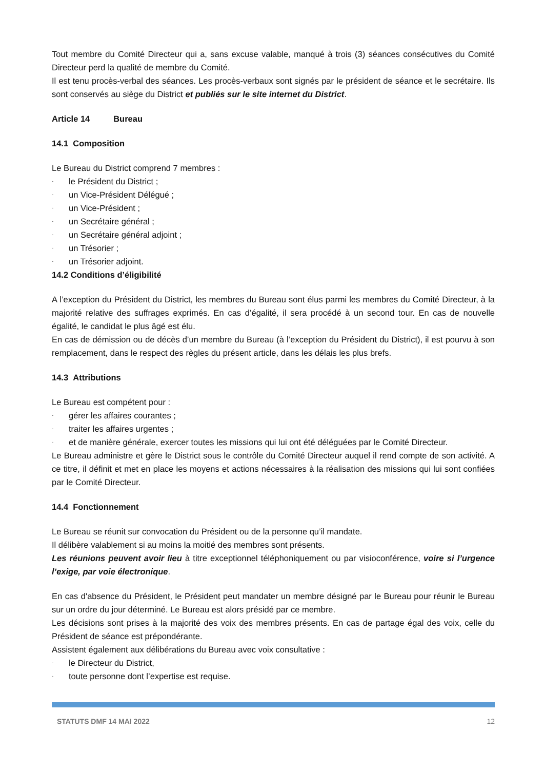Tout membre du Comité Directeur qui a, sans excuse valable, manqué à trois (3) séances consécutives du Comité Directeur perd la qualité de membre du Comité.
Il est tenu procès-verbal des séances. Les procès-verbaux sont signés par le président de séance et le secrétaire. Ils sont conservés au siège du District et publiés sur le site internet du District.
Article 14 Bureau
14.1 Composition
Le Bureau du District comprend 7 membres :
- le Président du District ;
- un Vice-Président Délégué ;
- un Vice-Président ;
- un Secrétaire général ;
- un Secrétaire général adjoint ;
- un Trésorier ;
- un Trésorier adjoint.
14.2 Conditions d’éligibilité
A l’exception du Président du District, les membres du Bureau sont élus parmi les membres du Comité Directeur, à la majorité relative des suffrages exprimés. En cas d’égalité, il sera procédé à un second tour. En cas de nouvelle égalité, le candidat le plus âgé est élu.
En cas de démission ou de décès d’un membre du Bureau (à l’exception du Président du District), il est pourvu à son remplacement, dans le respect des règles du présent article, dans les délais les plus brefs.
14.3 Attributions
Le Bureau est compétent pour :
- gérer les affaires courantes ;
- traiter les affaires urgentes ;
- et de manière générale, exercer toutes les missions qui lui ont été déléguées par le Comité Directeur.
Le Bureau administre et gère le District sous le contrôle du Comité Directeur auquel il rend compte de son activité. A ce titre, il définit et met en place les moyens et actions nécessaires à la réalisation des missions qui lui sont confiées par le Comité Directeur.
14.4 Fonctionnement
Le Bureau se réunit sur convocation du Président ou de la personne qu’il mandate.
Il délibère valablement si au moins la moitié des membres sont présents.
Les réunions peuvent avoir lieu à titre exceptionnel téléphoniquement ou par visioconférence, voire si l’urgence l’exige, par voie électronique.
En cas d'absence du Président, le Président peut mandater un membre désigné par le Bureau pour réunir le Bureau sur un ordre du jour déterminé. Le Bureau est alors présidé par ce membre.
Les décisions sont prises à la majorité des voix des membres présents. En cas de partage égal des voix, celle du Président de séance est prépondérante.
Assistent également aux délibérations du Bureau avec voix consultative :
- le Directeur du District,
- toute personne dont l’expertise est requise.
STATUTS DMF 14 MAI 2022 12